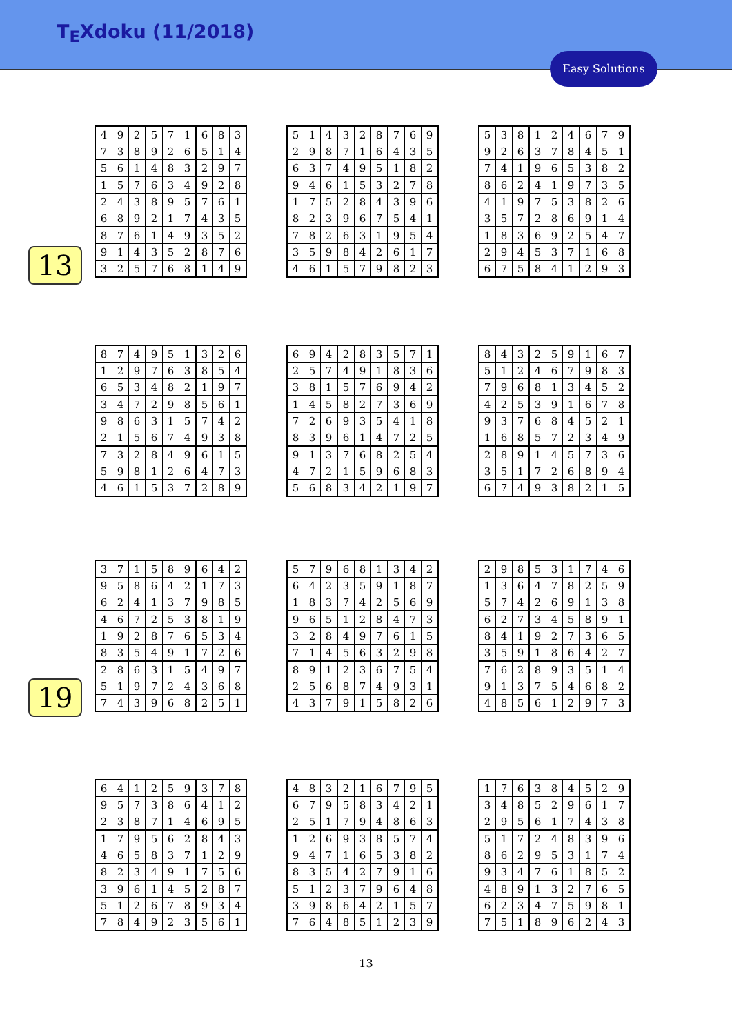T<sub>E</sub>Xdoku (11/2018)
Easy Solutions
13
| 4 | 9 | 2 | 5 | 7 | 1 | 6 | 8 | 3 |
| 7 | 3 | 8 | 9 | 2 | 6 | 5 | 1 | 4 |
| 5 | 6 | 1 | 4 | 8 | 3 | 2 | 9 | 7 |
| 1 | 5 | 7 | 6 | 3 | 4 | 9 | 2 | 8 |
| 2 | 4 | 3 | 8 | 9 | 5 | 7 | 6 | 1 |
| 6 | 8 | 9 | 2 | 1 | 7 | 4 | 3 | 5 |
| 8 | 7 | 6 | 1 | 4 | 9 | 3 | 5 | 2 |
| 9 | 1 | 4 | 3 | 5 | 2 | 8 | 7 | 6 |
| 3 | 2 | 5 | 7 | 6 | 8 | 1 | 4 | 9 |
| 5 | 1 | 4 | 3 | 2 | 8 | 7 | 6 | 9 |
| 2 | 9 | 8 | 7 | 1 | 6 | 4 | 3 | 5 |
| 6 | 3 | 7 | 4 | 9 | 5 | 1 | 8 | 2 |
| 9 | 4 | 6 | 1 | 5 | 3 | 2 | 7 | 8 |
| 1 | 7 | 5 | 2 | 8 | 4 | 3 | 9 | 6 |
| 8 | 2 | 3 | 9 | 6 | 7 | 5 | 4 | 1 |
| 7 | 8 | 2 | 6 | 3 | 1 | 9 | 5 | 4 |
| 3 | 5 | 9 | 8 | 4 | 2 | 6 | 1 | 7 |
| 4 | 6 | 1 | 5 | 7 | 9 | 8 | 2 | 3 |
| 5 | 3 | 8 | 1 | 2 | 4 | 6 | 7 | 9 |
| 9 | 2 | 6 | 3 | 7 | 8 | 4 | 5 | 1 |
| 7 | 4 | 1 | 9 | 6 | 5 | 3 | 8 | 2 |
| 8 | 6 | 2 | 4 | 1 | 9 | 7 | 3 | 5 |
| 4 | 1 | 9 | 7 | 5 | 3 | 8 | 2 | 6 |
| 3 | 5 | 7 | 2 | 8 | 6 | 9 | 1 | 4 |
| 1 | 8 | 3 | 6 | 9 | 2 | 5 | 4 | 7 |
| 2 | 9 | 4 | 5 | 3 | 7 | 1 | 6 | 8 |
| 6 | 7 | 5 | 8 | 4 | 1 | 2 | 9 | 3 |
| 8 | 7 | 4 | 9 | 5 | 1 | 3 | 2 | 6 |
| 1 | 2 | 9 | 7 | 6 | 3 | 8 | 5 | 4 |
| 6 | 5 | 3 | 4 | 8 | 2 | 1 | 9 | 7 |
| 3 | 4 | 7 | 2 | 9 | 8 | 5 | 6 | 1 |
| 9 | 8 | 6 | 3 | 1 | 5 | 7 | 4 | 2 |
| 2 | 1 | 5 | 6 | 7 | 4 | 9 | 3 | 8 |
| 7 | 3 | 2 | 8 | 4 | 9 | 6 | 1 | 5 |
| 5 | 9 | 8 | 1 | 2 | 6 | 4 | 7 | 3 |
| 4 | 6 | 1 | 5 | 3 | 7 | 2 | 8 | 9 |
| 6 | 9 | 4 | 2 | 8 | 3 | 5 | 7 | 1 |
| 2 | 5 | 7 | 4 | 9 | 1 | 8 | 3 | 6 |
| 3 | 8 | 1 | 5 | 7 | 6 | 9 | 4 | 2 |
| 1 | 4 | 5 | 8 | 2 | 7 | 3 | 6 | 9 |
| 7 | 2 | 6 | 9 | 3 | 5 | 4 | 1 | 8 |
| 8 | 3 | 9 | 6 | 1 | 4 | 7 | 2 | 5 |
| 9 | 1 | 3 | 7 | 6 | 8 | 2 | 5 | 4 |
| 4 | 7 | 2 | 1 | 5 | 9 | 6 | 8 | 3 |
| 5 | 6 | 8 | 3 | 4 | 2 | 1 | 9 | 7 |
| 8 | 4 | 3 | 2 | 5 | 9 | 1 | 6 | 7 |
| 5 | 1 | 2 | 4 | 6 | 7 | 9 | 8 | 3 |
| 7 | 9 | 6 | 8 | 1 | 3 | 4 | 5 | 2 |
| 4 | 2 | 5 | 3 | 9 | 1 | 6 | 7 | 8 |
| 9 | 3 | 7 | 6 | 8 | 4 | 5 | 2 | 1 |
| 1 | 6 | 8 | 5 | 7 | 2 | 3 | 4 | 9 |
| 2 | 8 | 9 | 1 | 4 | 5 | 7 | 3 | 6 |
| 3 | 5 | 1 | 7 | 2 | 6 | 8 | 9 | 4 |
| 6 | 7 | 4 | 9 | 3 | 8 | 2 | 1 | 5 |
19
| 3 | 7 | 1 | 5 | 8 | 9 | 6 | 4 | 2 |
| 9 | 5 | 8 | 6 | 4 | 2 | 1 | 7 | 3 |
| 6 | 2 | 4 | 1 | 3 | 7 | 9 | 8 | 5 |
| 4 | 6 | 7 | 2 | 5 | 3 | 8 | 1 | 9 |
| 1 | 9 | 2 | 8 | 7 | 6 | 5 | 3 | 4 |
| 8 | 3 | 5 | 4 | 9 | 1 | 7 | 2 | 6 |
| 2 | 8 | 6 | 3 | 1 | 5 | 4 | 9 | 7 |
| 5 | 1 | 9 | 7 | 2 | 4 | 3 | 6 | 8 |
| 7 | 4 | 3 | 9 | 6 | 8 | 2 | 5 | 1 |
| 5 | 7 | 9 | 6 | 8 | 1 | 3 | 4 | 2 |
| 6 | 4 | 2 | 3 | 5 | 9 | 1 | 8 | 7 |
| 1 | 8 | 3 | 7 | 4 | 2 | 5 | 6 | 9 |
| 9 | 6 | 5 | 1 | 2 | 8 | 4 | 7 | 3 |
| 3 | 2 | 8 | 4 | 9 | 7 | 6 | 1 | 5 |
| 7 | 1 | 4 | 5 | 6 | 3 | 2 | 9 | 8 |
| 8 | 9 | 1 | 2 | 3 | 6 | 7 | 5 | 4 |
| 2 | 5 | 6 | 8 | 7 | 4 | 9 | 3 | 1 |
| 4 | 3 | 7 | 9 | 1 | 5 | 8 | 2 | 6 |
| 2 | 9 | 8 | 5 | 3 | 1 | 7 | 4 | 6 |
| 1 | 3 | 6 | 4 | 7 | 8 | 2 | 5 | 9 |
| 5 | 7 | 4 | 2 | 6 | 9 | 1 | 3 | 8 |
| 6 | 2 | 7 | 3 | 4 | 5 | 8 | 9 | 1 |
| 8 | 4 | 1 | 9 | 2 | 7 | 3 | 6 | 5 |
| 3 | 5 | 9 | 1 | 8 | 6 | 4 | 2 | 7 |
| 7 | 6 | 2 | 8 | 9 | 3 | 5 | 1 | 4 |
| 9 | 1 | 3 | 7 | 5 | 4 | 6 | 8 | 2 |
| 4 | 8 | 5 | 6 | 1 | 2 | 9 | 7 | 3 |
| 6 | 4 | 1 | 2 | 5 | 9 | 3 | 7 | 8 |
| 9 | 5 | 7 | 3 | 8 | 6 | 4 | 1 | 2 |
| 2 | 3 | 8 | 7 | 1 | 4 | 6 | 9 | 5 |
| 1 | 7 | 9 | 5 | 6 | 2 | 8 | 4 | 3 |
| 4 | 6 | 5 | 8 | 3 | 7 | 1 | 2 | 9 |
| 8 | 2 | 3 | 4 | 9 | 1 | 7 | 5 | 6 |
| 3 | 9 | 6 | 1 | 4 | 5 | 2 | 8 | 7 |
| 5 | 1 | 2 | 6 | 7 | 8 | 9 | 3 | 4 |
| 7 | 8 | 4 | 9 | 2 | 3 | 5 | 6 | 1 |
| 4 | 8 | 3 | 2 | 1 | 6 | 7 | 9 | 5 |
| 6 | 7 | 9 | 5 | 8 | 3 | 4 | 2 | 1 |
| 2 | 5 | 1 | 7 | 9 | 4 | 8 | 6 | 3 |
| 1 | 2 | 6 | 9 | 3 | 8 | 5 | 7 | 4 |
| 9 | 4 | 7 | 1 | 6 | 5 | 3 | 8 | 2 |
| 8 | 3 | 5 | 4 | 2 | 7 | 9 | 1 | 6 |
| 5 | 1 | 2 | 3 | 7 | 9 | 6 | 4 | 8 |
| 3 | 9 | 8 | 6 | 4 | 2 | 1 | 5 | 7 |
| 7 | 6 | 4 | 8 | 5 | 1 | 2 | 3 | 9 |
| 1 | 7 | 6 | 3 | 8 | 4 | 5 | 2 | 9 |
| 3 | 4 | 8 | 5 | 2 | 9 | 6 | 1 | 7 |
| 2 | 9 | 5 | 6 | 1 | 7 | 4 | 3 | 8 |
| 5 | 1 | 7 | 2 | 4 | 8 | 3 | 9 | 6 |
| 8 | 6 | 2 | 9 | 5 | 3 | 1 | 7 | 4 |
| 9 | 3 | 4 | 7 | 6 | 1 | 8 | 5 | 2 |
| 4 | 8 | 9 | 1 | 3 | 2 | 7 | 6 | 5 |
| 6 | 2 | 3 | 4 | 7 | 5 | 9 | 8 | 1 |
| 7 | 5 | 1 | 8 | 9 | 6 | 2 | 4 | 3 |
13